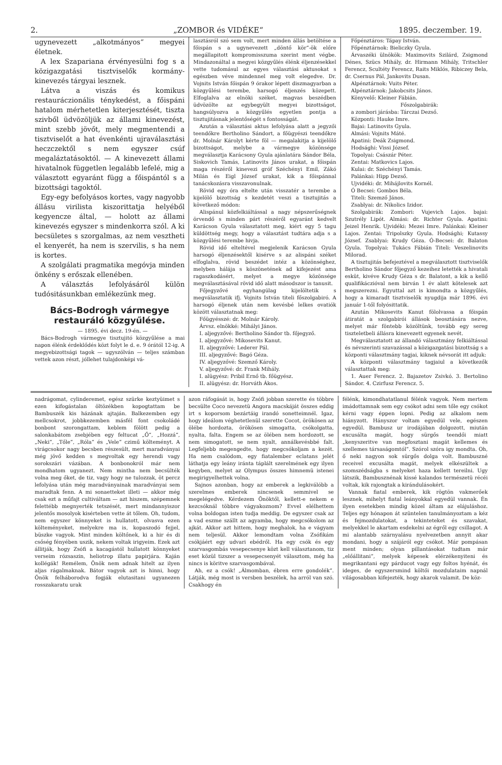2. „ZOMBOR és VIDÉKE“1895. deczember. 19.
ugynevezett „alkotmányos“ megyei életnek.
A lex Szapariana érvényesülni fog s a közigazgatási tisztviselők kormány-kinevezés tárgyai lesznek.
Látva a viszás és komikus restauráczionális ténykedést, a főispáni hatalom mérhetetlen kiterjesztését, tiszta szivből üdvözöljük az állami kinevezést, mint szebb jövőt, mely megmentendi a tisztviselőt a hat évenkénti ujraválasztási heczczektől s nem egyszer csúf megaláztatásoktól. — A kinevezett állami hivatalnok független legalább lefelé, mig a választott egyaránt függ a főispántól s a bizottsági tagoktól.
Egy-egy befolyásos kortes, vagy nagyobb állásu virilista kiszorittatja helyéből kegyencze által, — holott az állami kinevezés egyszer s mindenkorra szól. A ki becsületes s szorgalmas, az nem vesztheti el kenyerét, ha nem is szervilis, s ha nem is kortes.
A szolgálati pragmatika megóvja minden önkény s erőszak ellenében.
A választás lefolyásáról külön tudósitásunkban emlékezünk meg.
Bács-Bodrogh vármegye restauráló közgyűlése.
— 1895. évi decz. 19-én. —
Bács-Bodrogh vármegye tisztujitó közgyűlése a mai napon élénk érdeklődés közt folyt le d. e. 9 órától 12-ig. A megyebizottsági tagok — ugyszólván — teljes számban vettek azon részt, jóllehet tulajdonképi vá-
lasztásról szó sem volt, mert minden állás betöltése a főispán s a ugynevezett „döntő kör“-ök előre megállapitott kompromisszuma szerint ment végbe. Mindazonáltal a megyei közgyűlés élénk éljenzésekkel vette tudomásul az egyes választási aktusokat s egészben véve mindennel meg volt elegedve. Dr. Vojnits István főispán 9 órakor lépett diszmagyarban a közgyűlési terembe, harsogó éljenzés közepett. Elfoglalva az elnöki széket, magvas beszédben üdvözölte az egybegyült megyei bizottságot, hangsúlyozva a közgyűlés egyetlen pontja a tisztujitásnak jelentőségét s fontosságát.
Azután a választási aktus lefolyása alatt a jegyzői teendőkre Bertholino Sándort, a főügyészi teendőkre dr. Molnár Károlyt kérte föl — megalakitja a kijelölő bizottságot, melybe a vármegye közönsége megválasztja Karácsony Gyula ajánlatára Sándor Béla, Siskovich Tamás, Latinovits János urakat, a főispán maga részéről kinevezi gróf Széchényi Emil, Zákó Milán és Eigl József urakat, kik a főispánnal tanácskozásra visszavonulnak.
Rövid egy óra eltelte után visszatér a terembe a kijelölő bizottság s kezdetét veszi a tisztujitás a következő módon:
Alispánul közfelkiáltással a nagy népszerűségnek örvendő s minden párt részéről egyaránt kedvelt Karácson Gyula választatott meg, kiért egy 5 tagu küldöttség megy, hogy a választást tudtára adja s a közgyűlési terembe hivja.
Rövid idő elteltével megjelenik Karácson Gyula harsogó éljenzésektől kisérve s az alispáni széket elfoglalva, rövid beszédet intéz a közönséghez, melyben hálája s köszönetének ad kifejezést ama ragaszkodásért, melyet a megye közönsége megválasztásával rövid idő alatt másodszor is tanusit.
Főjegyzővé egyhangúlag kijelöltetik s megválasztatik ifj. Vojnits István titeli főszolgabiró. A harsogó éljenek után nem kevésbé lelkes ovatiók között választatnak meg:
Főügyésszé: dr. Molnár Károly.
Árvsz. elnökké: Mihályi János.
I. aljegyzővé: Bertholino Sándor tb. főjegyző.
I. aljegyzővé: Mikosevits Kanut.
II. aljegyzővé: Lederer Pál.
III. aljegyzővé: Bagó Géza.
IV. aljegyzővé: Szemző Károly.
V. aljegyzővé: dr. Frank Mihály.
I. alügyész: Pribil Ernő tb. főügyész.
II. alügyész: dr. Horváth Ákos.
Főpénztáros: Tápay István.
Főpénztárnok: Bieliczky Gyula.
Árvaszéki ülnökök: Maximovits Szilárd, Zsigmond Dénes, Szücs Mihály, dr. Hirmann Mihály, Tritschler Ferencz, Scultéty Ferencz, Raits Miklós, Ribiczey Bela, dr. Csernus Pál, Jankovits Dusan.
Alpénztárnok: Vuits Péter.
Alpénztárnok: Jakobcsits János.
Könyvelő: Kleiner Fábián.
Főszolgabirák:
a zombori járásba: Tárczai Dezső.
Központi: Hauke Imre.
Bajai: Latinovits Gyula.
Almási: Vojnits Máté.
Apatini: Deák Zsigmond.
Hodsághi: Vissi József.
Topolyai: Császár Péter.
Zentai: Matkovics Lajos.
Kulai: dr. Széchényi Tamás.
Palánkai: Hipp Dezső.
Ujvidéki: dr. Mihájlovits Kornél.
Ó Becsei: Gombos Béla.
Titeli: Szemző János.
Zsablyai: dr. Nikolics Izidor.
Szolgabirák: Zombori: Vujevich Lajos. bajai: Szutrély Lipót. Almási: dr. Richter Gyula. Apatini: Jeizel Henrik. Ujvidéki: Mezei Imre. Palánkai: Kleiner Lajos. Zentai: Tripolszky Gyula. Hodsághi; Kutassy József. Zsablyai: Krudy Géza. Ó-Becsei: dr. Balaton Gyula. Topolyai: Tukács Fábián Titeli: Veszelinovits Milorad.
A tisztujitás befejeztével a megválasztott tisztviselők Bertholino Sándor főjegyző kezeihez letették a hivatali esküt, kivéve Krudy Géza s dr. Balatont, a kik a kellő qualifikáczióval nem birván 1 év alatt kötelesek azt megszerezni. Egyuttal azt is kimondta a közgyűlés, hogy a kimaradt tisztviselők nyugdija már 1896. évi január 1-től folyósittatik.
Azután Mikosevits Kanut fölolvassa a főispán átiratát a szolgabirói állások beosztására nezve, melyet már föntebb közöltünk, tovább egy sereg tiszteletbeli állásra kinevezett egyenek nevét.
Megválasztatott az állandó választmány felkiáltással és névszerinti szavazással a közigazgatási bizottság s a központi választmány tagjai, kiknek névsorát itt adjuk:
A központi választmány tagjaiul a következők választattak meg:
1. Auer Ferencz. 2. Bajazetov Zsivkó. 3. Bertolino Sándor. 4. Czirfusz Ferencz. 5.
nadrágomat, cylinderemet, egész szürke keztyüimet s ezen kifogástalan öltözékben kopogtattam be Bambuszék kis házának ajtaján. Balkezemben egy mellcsokrot, jobbkezemben másfél font csokoládé bonbont szorongattam, keblem fölött pedig a salonkabátom zsebjében egy feltucat „Ő“, „Hozzá“, „Neki“, „Tőle“, „Róla“ és „Vele“ czimű költeményt. A virágcsokor nagy becsben részesült, mert maradványai még jövő kedden s megvoltak egy herendi vagy sorokszári vázában. A bonbonokról már nem mondhatom ugyanezt. Nem mintha nem becsülték volna meg őket, de tiz, vagy hogy ne tulozzak, öt percz lefolyása után még maradványainak maradványai sem maradtak fenn. A mi sonaetteket illeti — akkor még csak ezt a műfajt cultiváltam — azt hiszem, szépemnek felettébb megnyerték tetszését, mert mindannyiszor jelentős mosolyok kisérteben vette át tőlem. Oh, tudom, nem egyszer könnyeket is hullatott, olvasva ezen költeményeket, melyekre ma is, kopaszodó fejjel, büszke vagyok. Mint minden költőnek, ki a hir és di csőség fényében uszik, nekem voltak irigyeim. Ezek azt állitják, hogy Zsófi a kacagástól hullatott könnyeket verseim rózsaszin, heliotrop illatu papirjára. Kaján kollégák! Remélem, Önök nem adnak hitelt az ilyen aljas rágalmaknak. Bátor vagyok azt is hinni, hogy Önök felháborodva fogják elutasitani ugyanezen rosszakaratu urak
azon ráfogását is, hogy Zsófi jobban szerette és többre becsülte Coco nevezetü Angora macskáját összes eddig irt s koporsom bezártáig irandó sonetteimnél. Igaz, hogy ideálom véghetetlenül szerette Cocot, örökösen az ölébe hordozta, örökösen simogatta, csókolgatta, nyalta, falta. Engem se az ölében nem hordozott, se nem simogatott, se nem nyalt, annálkevésbbé falt. Legfeljebb megengedte, hogy megcsókoljam a kezét. Ha nem csalódom, egy fiatalember eclatans jelét láthatja egy leány iránta táplált szerelmének egy ilyen kegyben, melyet az Olympus összes himnemü istenei megirigyelhettek volna.
Sajnos azonban, hogy az emberek a legkiválóbb a szerelmes emberek nincsenek semmivel se megelégedve. Kérdezem Önöktől, kellett-e nekem e kezcsóknál többre vágyakoznom? Evvel elélhettem volna boldogan isten tudja meddig. De egyszer csak az a vad eszme szállt az agyamba, hogy megcsókolom az ajkát. Akkor azt hittem, hogy meghalok, ha e vágyam nem teljesül. Akkor lemondtam volna Zsófikám csókjáért egy udvari ebédről. Ha egy csók és egy szarvasgombás vesepecsenye közt kell választanom, tiz eset közül tizszer a vesepecsenyét választom, még ha nincs is köritve szarvasgombával.
Ah, ez a csók! „Álmomban, ébren erre gondolék“. Látják, még most is versben beszélek, ha arról van szó. Csakhogy én
félénk, kimondhatatlanul félénk vagyok. Nem mertem imádottamnak sem egy csókot adni sem tőle egy csókot kérni vagy éppen lopni. Pedig az alkalom nem hiányzott. Hányszor voltam egyedül vele, egészen egyedül. Bambusz ur irodájában dolgozott, miután excusálta magát, hogy sürgős teendői miatt „kenyszeritve van megfosztani magát kellemes és szellemes társaságomtól“. Szórol szóra igy mondta. Oh, ő neki nagyon sok sürgős dolga volt. Bambuszné receivel excusálta magát, melyek elkészültek a szomszédságba s melyeket haza kellett tereilni. Ugy látszik, Bambusznénak kissé kalandos természetü récéi voltak, kik rajongtak a kirándulásokért.
Vannak fiatal emberek, kik rögtön vakmerőek lesznek, mihelyt fiatal leányokkal egyedül vannak. Én ilyen esetekben mindig közel áltam az elájuláshoz. Teljes egy hónapon át szüntelen tanulmányoztam a kéz és fejmozdulatokat, a tekinteteket és szavakat, melyekkel le akartam esdekelni az égről egy csillagot. A mi alantabb szárnyalásu nyelvezetben annyit akar mondani, hogy a szájáról egy csókot. Már pompásan ment minden; olyan pillantásokat tudtam már „előállitani“, melyek képesek elérzékenyiteni és megrikantani egy párducot vagy egy foltos hyénát, és ideges, de egyszersmind költői mozdulataim napnál világosabban kifejezték, hogy akarok valamit. De köz-